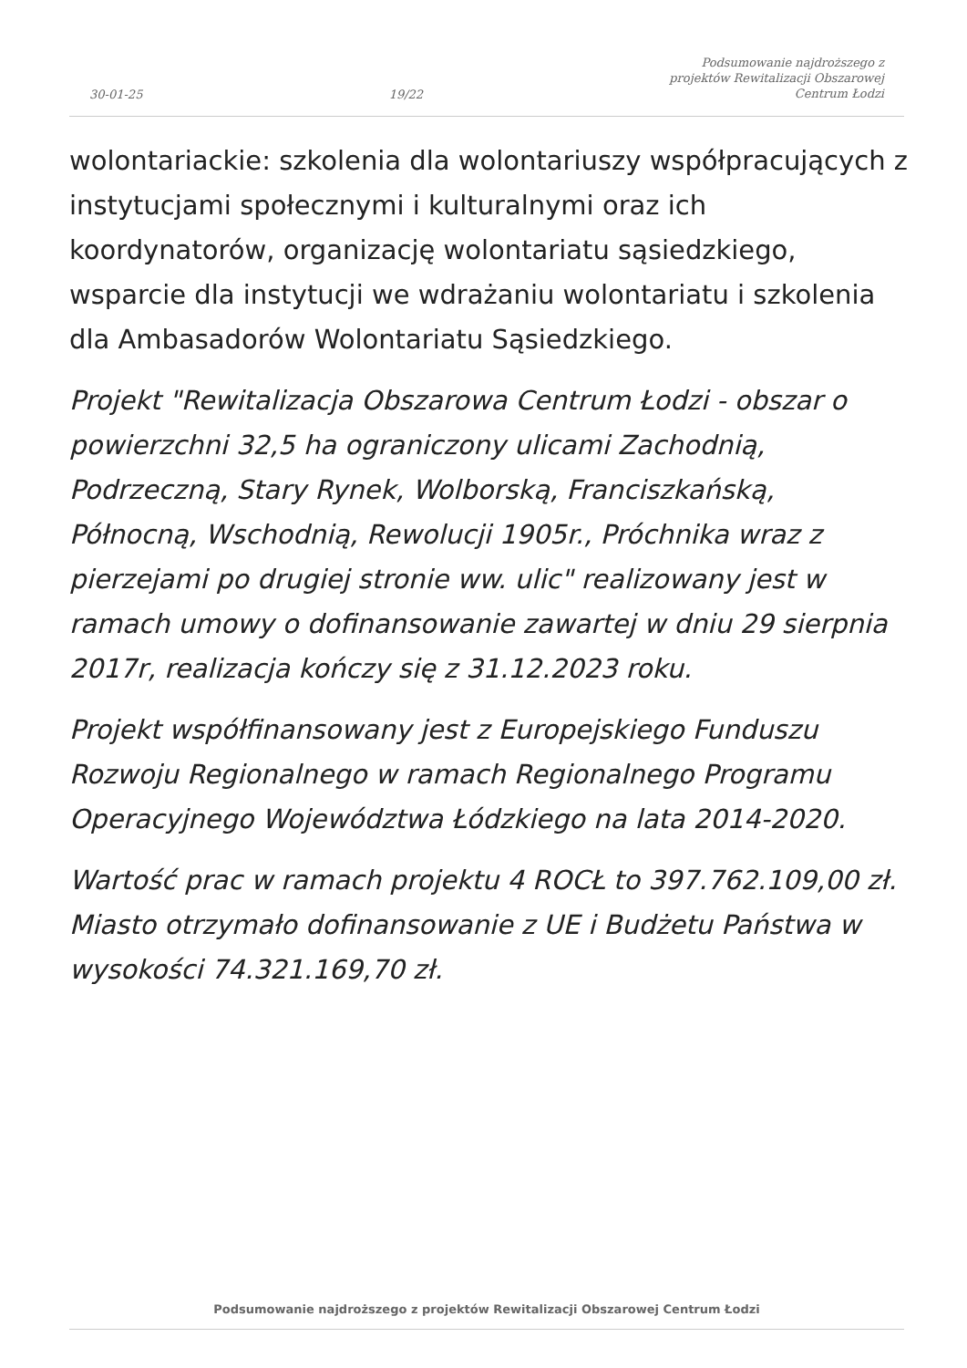30-01-25 19/22 Podsumowanie najdroższego z
projektów Rewitalizacji Obszarowej
Centrum Łodzi
wolontariackie: szkolenia dla wolontariuszy współpracujących z instytucjami społecznymi i kulturalnymi oraz ich koordynatorów, organizację wolontariatu sąsiedzkiego, wsparcie dla instytucji we wdrażaniu wolontariatu i szkolenia dla Ambasadorów Wolontariatu Sąsiedzkiego.
Projekt "Rewitalizacja Obszarowa Centrum Łodzi - obszar o powierzchni 32,5 ha ograniczony ulicami Zachodnią, Podrzeczną, Stary Rynek, Wolborską, Franciszkańską, Północną, Wschodnią, Rewolucji 1905r., Próchnika wraz z pierzejami po drugiej stronie ww. ulic" realizowany jest w ramach umowy o dofinansowanie zawartej w dniu 29 sierpnia 2017r, realizacja kończy się z 31.12.2023 roku.
Projekt współfinansowany jest z Europejskiego Funduszu Rozwoju Regionalnego w ramach Regionalnego Programu Operacyjnego Województwa Łódzkiego na lata 2014-2020.
Wartość prac w ramach projektu 4 ROCŁ to 397.762.109,00 zł. Miasto otrzymało dofinansowanie z UE i Budżetu Państwa w wysokości 74.321.169,70 zł.
Podsumowanie najdroższego z projektów Rewitalizacji Obszarowej Centrum Łodzi